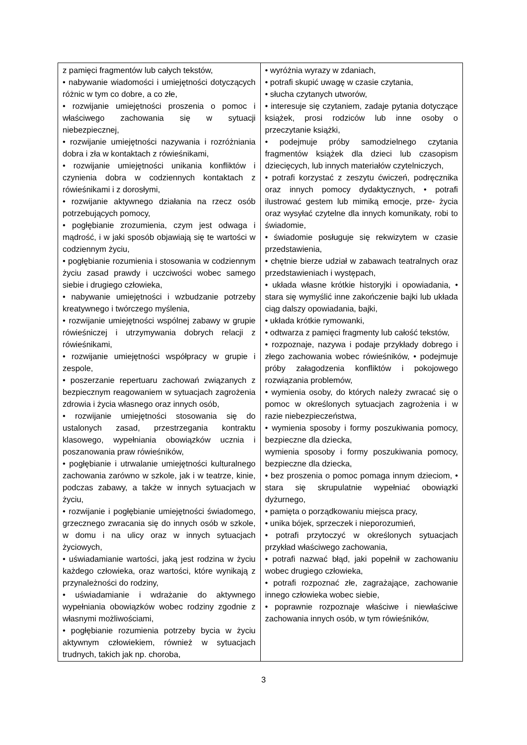| z pamięci fragmentów lub całych tekstów, • nabywanie wiadomości i umiejętności dotyczących różnic w tym co dobre, a co złe, • rozwijanie umiejętności proszenia o pomoc i właściwego zachowania się w sytuacji niebezpiecznej, • rozwijanie umiejętności nazywania i rozróżniania dobra i zła w kontaktach z rówieśnikami, • rozwijanie umiejętności unikania konfliktów i czynienia dobra w codziennych kontaktach z rówieśnikami i z dorosłymi, • rozwijanie aktywnego działania na rzecz osób potrzebujących pomocy, • pogłębianie zrozumienia, czym jest odwaga i mądrość, i w jaki sposób objawiają się te wartości w codziennym życiu, • pogłębianie rozumienia i stosowania w codziennym życiu zasad prawdy i uczciwości wobec samego siebie i drugiego człowieka, • nabywanie umiejętności i wzbudzanie potrzeby kreatywnego i twórczego myślenia, • rozwijanie umiejętności wspólnej zabawy w grupie rówieśniczej i utrzymywania dobrych relacji z rówieśnikami, • rozwijanie umiejętności współpracy w grupie i zespole, • poszerzanie repertuaru zachowań związanych z bezpiecznym reagowaniem w sytuacjach zagrożenia zdrowia i życia własnego oraz innych osób, • rozwijanie umiejętności stosowania się do ustalonych zasad, przestrzegania kontraktu klasowego, wypełniania obowiązków ucznia i poszanowania praw rówieśników, • pogłębianie i utrwalanie umiejętności kulturalnego zachowania zarówno w szkole, jak i w teatrze, kinie, podczas zabawy, a także w innych sytuacjach w życiu, • rozwijanie i pogłębianie umiejętności świadomego, grzecznego zwracania się do innych osób w szkole, w domu i na ulicy oraz w innych sytuacjach życiowych, • uświadamianie wartości, jaką jest rodzina w życiu każdego człowieka, oraz wartości, które wynikają z przynależności do rodziny, • uświadamianie i wdrażanie do aktywnego wypełniania obowiązków wobec rodziny zgodnie z własnymi możliwościami, • pogłębianie rozumienia potrzeby bycia w życiu aktywnym człowiekiem, również w sytuacjach trudnych, takich jak np. choroba, | • wyróżnia wyrazy w zdaniach, • potrafi skupić uwagę w czasie czytania, • słucha czytanych utworów, • interesuje się czytaniem, zadaje pytania dotyczące książek, prosi rodziców lub inne osoby o przeczytanie książki, • podejmuje próby samodzielnego czytania fragmentów książek dla dzieci lub czasopism dziecięcych, lub innych materiałów czytelniczych, • potrafi korzystać z zeszytu ćwiczeń, podręcznika oraz innych pomocy dydaktycznych, • potrafi ilustrować gestem lub mimiką emocje, prze- życia oraz wysyłać czytelne dla innych komunikaty, robi to świadomie, • świadomie posługuje się rekwizytem w czasie przedstawienia, • chętnie bierze udział w zabawach teatralnych oraz przedstawieniach i występach, • układa własne krótkie historyjki i opowiadania, • stara się wymyślić inne zakończenie bajki lub układa ciąg dalszy opowiadania, bajki, • układa krótkie rymowanki, • odtwarza z pamięci fragmenty lub całość tekstów, • rozpoznaje, nazywa i podaje przykłady dobrego i złego zachowania wobec rówieśników, • podejmuje próby załagodzenia konfliktów i pokojowego rozwiązania problemów, • wymienia osoby, do których należy zwracać się o pomoc w określonych sytuacjach zagrożenia i w razie niebezpieczeństwa, • wymienia sposoby i formy poszukiwania pomocy, bezpieczne dla dziecka, wymienia sposoby i formy poszukiwania pomocy, bezpieczne dla dziecka, • bez proszenia o pomoc pomaga innym dzieciom, • stara się skrupulatnie wypełniać obowiązki dyżurnego, • pamięta o porządkowaniu miejsca pracy, • unika bójek, sprzeczek i nieporozumień, • potrafi przytoczyć w określonych sytuacjach przykład właściwego zachowania, • potrafi nazwać błąd, jaki popełnił w zachowaniu wobec drugiego człowieka, • potrafi rozpoznać złe, zagrażające, zachowanie innego człowieka wobec siebie, • poprawnie rozpoznaje właściwe i niewłaściwe zachowania innych osób, w tym rówieśników, |
3